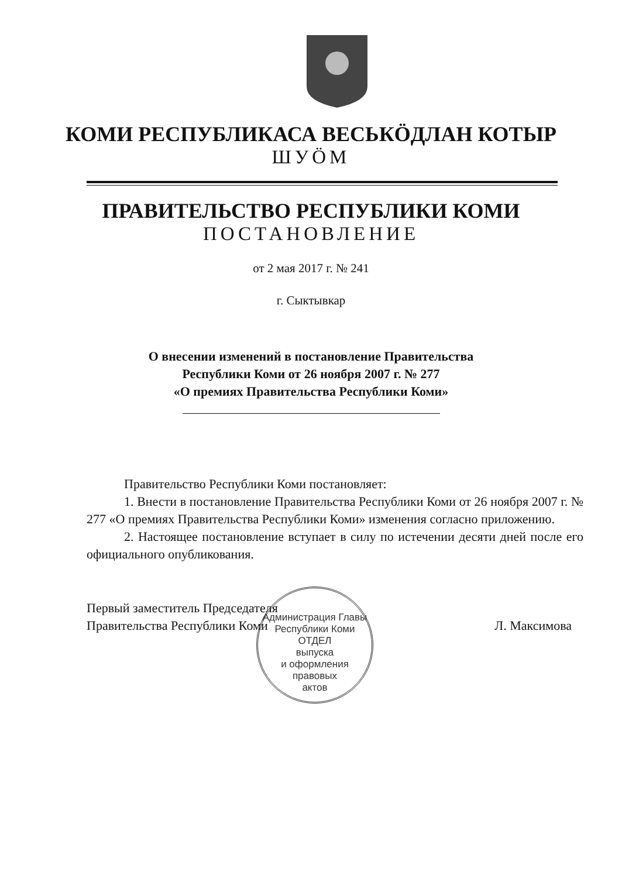КОМИ РЕСПУБЛИКАСА ВЕСЬКӦДЛАН КОТЫР
ШУӦМ
ПРАВИТЕЛЬСТВО РЕСПУБЛИКИ КОМИ
ПОСТАНОВЛЕНИЕ
от 2 мая 2017 г. № 241
г. Сыктывкар
О внесении изменений в постановление Правительства
Республики Коми от 26 ноября 2007 г. № 277
«О премиях Правительства Республики Коми»
Правительство Республики Коми постановляет:
1. Внести в постановление Правительства Республики Коми от 26 ноября 2007 г. № 277 «О премиях Правительства Республики Коми» изменения согласно приложению.
2. Настоящее постановление вступает в силу по истечении десяти дней после его официального опубликования.
Первый заместитель Председателя
Правительства Республики Коми
Л. Максимова
Администрация Главы Республики Коми
ОТДЕЛ
выпуска
и оформления
правовых
актов